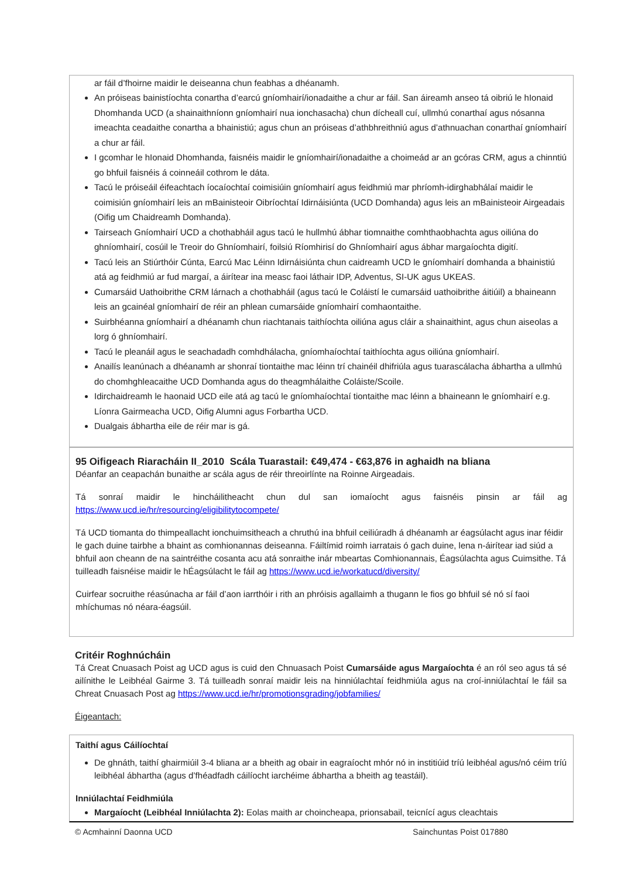ar fáil d’fhoirne maidir le deiseanna chun feabhas a dhéanamh.
An próiseas bainistíochta conartha d’earcú gníomhairí/ionadaithe a chur ar fáil. San áireamh anseo tá oibriú le hIonaid Dhomhanda UCD (a shainaithníonn gníomhairí nua ionchasacha) chun dícheall cuí, ullmhú conarthaí agus nósanna imeachta ceadaithe conartha a bhainistiú; agus chun an próiseas d’athbhreithniú agus d’athnuachan conarthaí gníomhairí a chur ar fáil.
I gcomhar le hIonaid Dhomhanda, faisnéis maidir le gníomhairí/ionadaithe a choimeád ar an gcóras CRM, agus a chinntiú go bhfuil faisnéis á coinneáil cothrom le dáta.
Tacú le próiseáil éifeachtach íocaíochtaí coimisiúin gníomhairí agus feidhmiú mar phríomh-idirghabhálaí maidir le coimisiún gníomhairí leis an mBainisteoir Oibríochtaí Idirnáisiúnta (UCD Domhanda) agus leis an mBainisteoir Airgeadais (Oifig um Chaidreamh Domhanda).
Tairseach Gníomhairí UCD a chothabháil agus tacú le hullmhú ábhar tiomnaithe comhthaobhachta agus oiliúna do ghníomhairí, cosúil le Treoir do Ghníomhairí, foilsiú Ríomhirisí do Ghníomhairí agus ábhar margaíochta digití.
Tacú leis an Stiúrthóir Cúnta, Earcú Mac Léinn Idirnáisiúnta chun caidreamh UCD le gníomhairí domhanda a bhainistiú atá ag feidhmiú ar fud margaí, a áirítear ina measc faoi láthair IDP, Adventus, SI-UK agus UKEAS.
Cumarsáid Uathoibrithe CRM lárnach a chothabháil (agus tacú le Coláistí le cumarsáid uathoibrithe áitiúil) a bhaineann leis an gcainéal gníomhairí de réir an phlean cumarsáide gníomhairí comhaontaithe.
Suirbhéanna gníomhairí a dhéanamh chun riachtanais taithíochta oiliúna agus cláir a shainaithint, agus chun aiseolas a lorg ó ghníomhairí.
Tacú le pleanáil agus le seachadadh comhdhálacha, gníomhaíochtaí taithíochta agus oiliúna gníomhairí.
Anailís leanúnach a dhéanamh ar shonraí tiontaithe mac léinn trí chainéil dhifriúla agus tuarascálacha ábhartha a ullmhú do chomhghleacaithe UCD Domhanda agus do theagmhálaithe Coláiste/Scoile.
Idirchaidreamh le haonaid UCD eile atá ag tacú le gníomhaíochtaí tiontaithe mac léinn a bhaineann le gníomhairí e.g. Líonra Gairmeacha UCD, Oifig Alumni agus Forbartha UCD.
Dualgais ábhartha eile de réir mar is gá.
95 Oifigeach Riaracháin II_2010 Scála Tuarastail: €49,474 - €63,876 in aghaidh na bliana
Déanfar an ceapachán bunaithe ar scála agus de réir threoirlínte na Roinne Airgeadais.
Tá sonraí maidir le hincháilitheacht chun dul san iomaíocht agus faisnéis pinsin ar fáil ag
https://www.ucd.ie/hr/resourcing/eligibilitytocompete/
Tá UCD tiomanta do thimpeallacht ionchuimsitheach a chruthú ina bhfuil ceiliúradh á dhéanamh ar éagsúlacht agus inar féidir le gach duine tairbhe a bhaint as comhionannas deiseanna. Fáiltímid roimh iarratais ó gach duine, lena n-áirítear iad siúd a bhfuil aon cheann de na saintréithe cosanta acu atá sonraithe inár mbeartas Comhionannais, Éagsúlachta agus Cuimsithe. Tá tuilleadh faisnéise maidir le hÉagsúlacht le fáil ag https://www.ucd.ie/workatucd/diversity/
Cuirfear socruithe réasúnacha ar fáil d’aon iarrthóir i rith an phróisis agallaimh a thugann le fios go bhfuil sé nó sí faoi mhíchumas nó néara-éagsúil.
Critéir Roghnúcháin
Tá Creat Cnuasach Poist ag UCD agus is cuid den Chnuasach Poist Cumarsáide agus Margaíochta é an ról seo agus tá sé ailínithe le Leibhéal Gairme 3. Tá tuilleadh sonraí maidir leis na hinniúlachtaí feidhmiúla agus na croí-inniúlachtaí le fáil sa Chreat Cnuasach Post ag https://www.ucd.ie/hr/promotionsgrading/jobfamilies/
Éigeantach:
Taithí agus Cáilíochtaí
De ghnáth, taithí ghairmiúil 3-4 bliana ar a bheith ag obair in eagraíocht mhór nó in institiúid tríú leibhéal agus/nó céim tríú leibhéal ábhartha (agus d’fhéadfadh cáilíocht iarchéime ábhartha a bheith ag teastáil).
Inniúlachtaí Feidhmiúla
Margaíocht (Leibhéal Inniúlachta 2): Eolas maith ar choincheapa, prionsabail, teicnící agus cleachtais
© Acmhainní Daonna UCD Sainchuntas Poist 017880